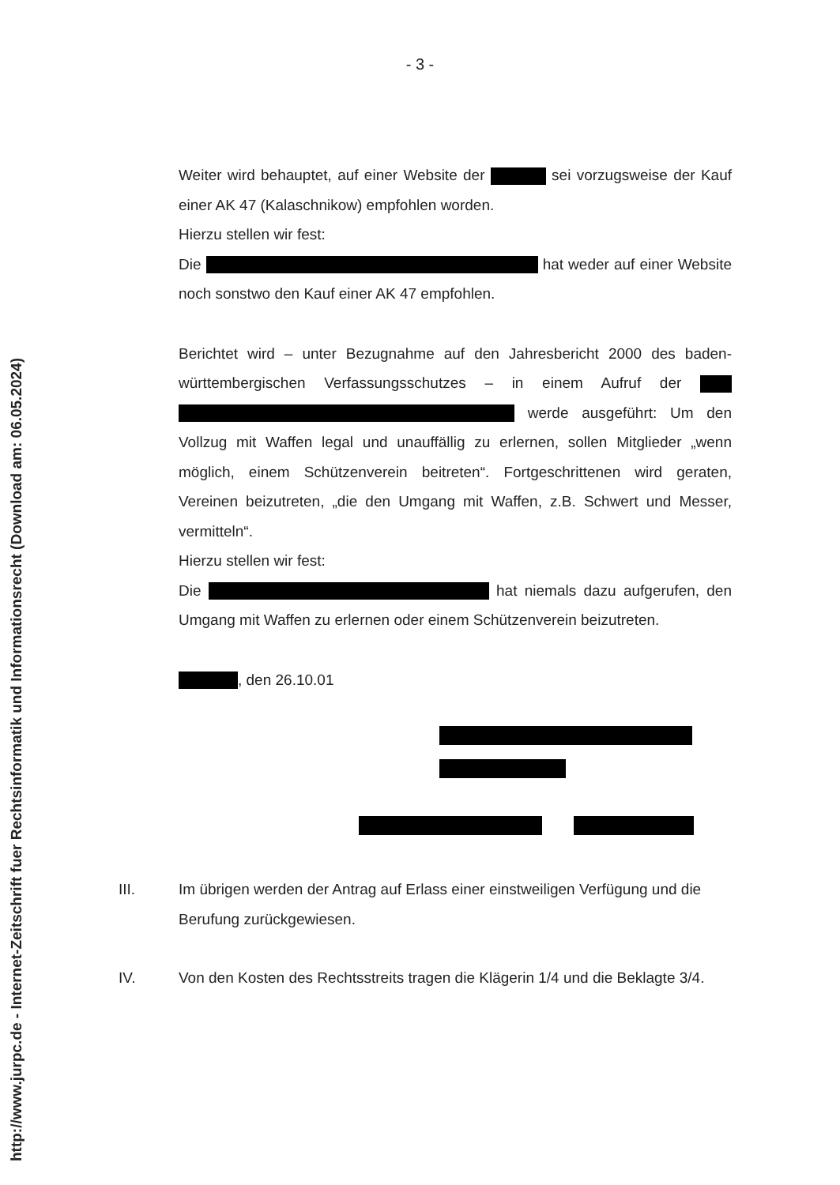http://www.jurpc.de - Internet-Zeitschrift fuer Rechtsinformatik und Informationsrecht (Download am: 06.05.2024)
- 3 -
Weiter wird behauptet, auf einer Website der sei vorzugsweise der Kauf einer AK 47 (Kalaschnikow) empfohlen worden.
Hierzu stellen wir fest:
Die hat weder auf einer Website noch sonstwo den Kauf einer AK 47 empfohlen.
Berichtet wird – unter Bezugnahme auf den Jahresbericht 2000 des baden-württembergischen Verfassungsschutzes – in einem Aufruf der werde ausgeführt: Um den Vollzug mit Waffen legal und unauffällig zu erlernen, sollen Mitglieder „wenn möglich, einem Schützenverein beitreten“. Fortgeschrittenen wird geraten, Vereinen beizutreten, „die den Umgang mit Waffen, z.B. Schwert und Messer, vermitteln“.
Hierzu stellen wir fest:
Die hat niemals dazu aufgerufen, den Umgang mit Waffen zu erlernen oder einem Schützenverein beizutreten.
, den 26.10.01
III. Im übrigen werden der Antrag auf Erlass einer einstweiligen Verfügung und die Berufung zurückgewiesen.
IV. Von den Kosten des Rechtsstreits tragen die Klägerin 1/4 und die Beklagte 3/4.